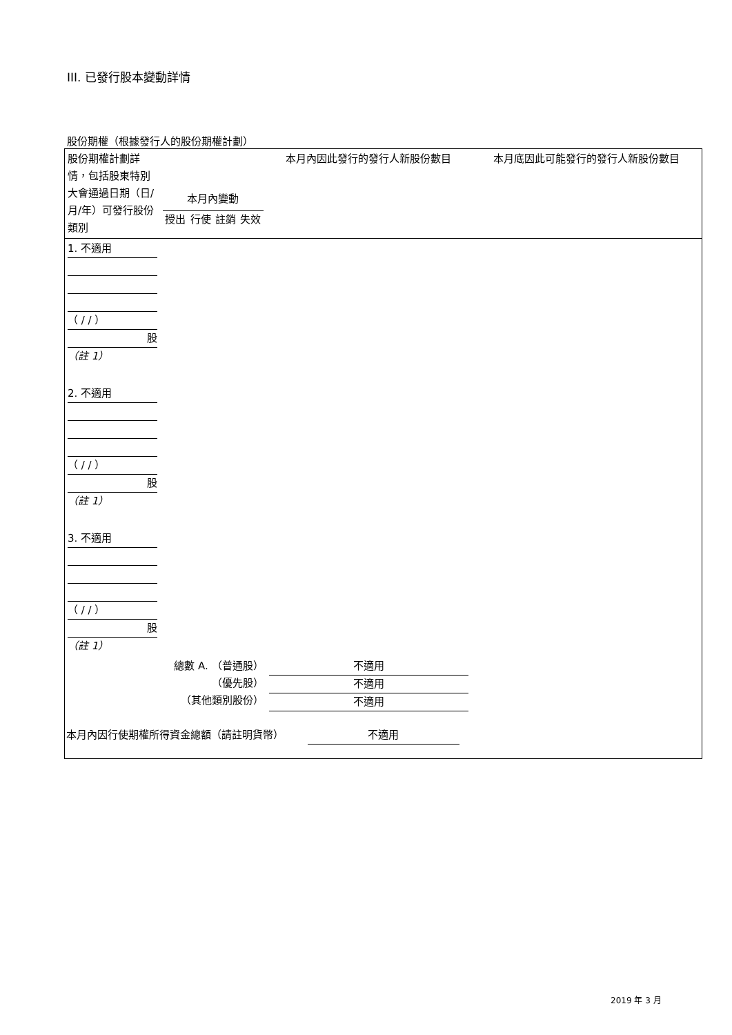III. 已發行股本變動詳情
股份期權（根據發行人的股份期權計劃）
| 股份期權計劃詳情，包括股東特別大會通過日期（日/月/年）可發行股份類別 | 本月內變動 授出 行使 註銷 失效 | | | | 本月內因此發行的發行人新股份數目 | 本月底因此可能發行的發行人新股份數目 |
| 1. 不適用 （ / / ） 股 （註 1） | | | | | | |
| 2. 不適用 （ / / ） 股 （註 1） | | | | | | |
| 3. 不適用 （ / / ） 股 （註 1） | | | | | | |
| 總數 A. （普通股） （優先股） （其他類別股份） | | | | | 不適用 不適用 不適用 | |
| 本月內因行使期權所得資金總額（請註明貨幣） 不適用 | | | | | | |
2019 年 3 月